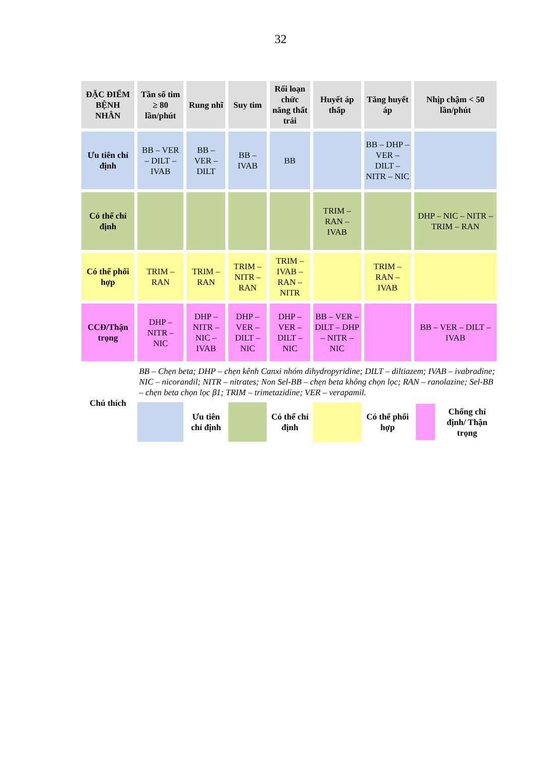32
| ĐẶC ĐIỂM BỆNH NHÂN | Tần số tim ≥ 80 lần/phút | Rung nhĩ | Suy tim | Rối loạn chức năng thất trái | Huyết áp thấp | Tăng huyết áp | Nhịp chậm < 50 lần/phút |
| --- | --- | --- | --- | --- | --- | --- | --- |
| Ưu tiên chỉ định | BB – VER – DILT – IVAB | BB – VER – DILT | BB – IVAB | BB | | BB – DHP – VER – DILT – NITR – NIC | |
| Có thể chỉ định | | | | | TRIM – RAN – IVAB | | DHP – NIC – NITR – TRIM – RAN |
| Có thể phối hợp | TRIM – RAN | TRIM – RAN | TRIM – NITR – RAN | TRIM – IVAB – RAN – NITR | | TRIM – RAN – IVAB | |
| CCĐ/Thận trọng | DHP – NITR – NIC | DHP – NITR – NIC – IVAB | DHP – VER – DILT – NIC | DHP – VER – DILT – NIC | BB – VER – DILT – DHP – NITR – NIC | | BB – VER – DILT – IVAB |
| Chú thích | BB – Chẹn beta; DHP – chẹn kênh Canxi nhóm dihydropyridine; DILT – diltiazem; IVAB – ivabradine; NIC – nicorandil; NITR – nitrates; Non Sel-BB – chẹn beta không chọn lọc; RAN – ranolazine; Sel-BB – chẹn beta chọn lọc β1; TRIM – trimetazidine; VER – verapamil. | | | | | | |
| | | Ưu tiên chỉ định | | Có thể chỉ định | | Có thể phối hợp | Chống chỉ định/ Thận trọng |